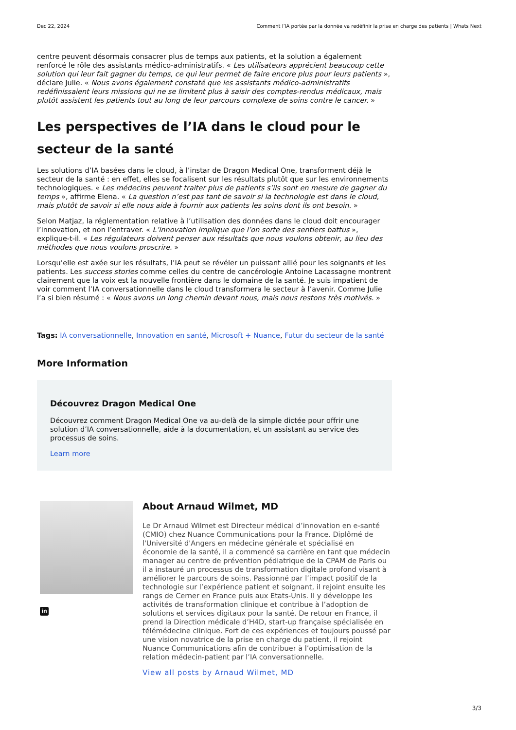Dec 22, 2024 Comment l’IA portée par la donnée va redéfinir la prise en charge des patients | Whats Next
centre peuvent désormais consacrer plus de temps aux patients, et la solution a également renforcé le rôle des assistants médico-administratifs. « Les utilisateurs apprécient beaucoup cette solution qui leur fait gagner du temps, ce qui leur permet de faire encore plus pour leurs patients », déclare Julie. « Nous avons également constaté que les assistants médico-administratifs redéfinissaient leurs missions qui ne se limitent plus à saisir des comptes-rendus médicaux, mais plutôt assistent les patients tout au long de leur parcours complexe de soins contre le cancer. »
Les perspectives de l’IA dans le cloud pour le secteur de la santé
Les solutions d’IA basées dans le cloud, à l’instar de Dragon Medical One, transforment déjà le secteur de la santé : en effet, elles se focalisent sur les résultats plutôt que sur les environnements technologiques. « Les médecins peuvent traiter plus de patients s’ils sont en mesure de gagner du temps », affirme Elena. « La question n’est pas tant de savoir si la technologie est dans le cloud, mais plutôt de savoir si elle nous aide à fournir aux patients les soins dont ils ont besoin. »
Selon Matjaz, la réglementation relative à l’utilisation des données dans le cloud doit encourager l’innovation, et non l’entraver. « L’innovation implique que l’on sorte des sentiers battus », explique-t-il. « Les régulateurs doivent penser aux résultats que nous voulons obtenir, au lieu des méthodes que nous voulons proscrire. »
Lorsqu’elle est axée sur les résultats, l’IA peut se révéler un puissant allié pour les soignants et les patients. Les success stories comme celles du centre de cancérologie Antoine Lacassagne montrent clairement que la voix est la nouvelle frontière dans le domaine de la santé. Je suis impatient de voir comment l’IA conversationnelle dans le cloud transformera le secteur à l’avenir. Comme Julie l’a si bien résumé : « Nous avons un long chemin devant nous, mais nous restons très motivés. »
Tags: IA conversationnelle, Innovation en santé, Microsoft + Nuance, Futur du secteur de la santé
More Information
Découvrez Dragon Medical One
Découvrez comment Dragon Medical One va au-delà de la simple dictée pour offrir une solution d’IA conversationnelle, aide à la documentation, et un assistant au service des processus de soins.
Learn more
in
About Arnaud Wilmet, MD
Le Dr Arnaud Wilmet est Directeur médical d’innovation en e-santé (CMIO) chez Nuance Communications pour la France. Diplômé de l'Université d'Angers en médecine générale et spécialisé en économie de la santé, il a commencé sa carrière en tant que médecin manager au centre de prévention pédiatrique de la CPAM de Paris ou il a instauré un processus de transformation digitale profond visant à améliorer le parcours de soins. Passionné par l’impact positif de la technologie sur l’expérience patient et soignant, il rejoint ensuite les rangs de Cerner en France puis aux Etats-Unis. Il y développe les activités de transformation clinique et contribue à l’adoption de solutions et services digitaux pour la santé. De retour en France, il prend la Direction médicale d’H4D, start-up française spécialisée en télémédecine clinique. Fort de ces expériences et toujours poussé par une vision novatrice de la prise en charge du patient, il rejoint Nuance Communications afin de contribuer à l’optimisation de la relation médecin-patient par l’IA conversationnelle.
View all posts by Arnaud Wilmet, MD
3/3